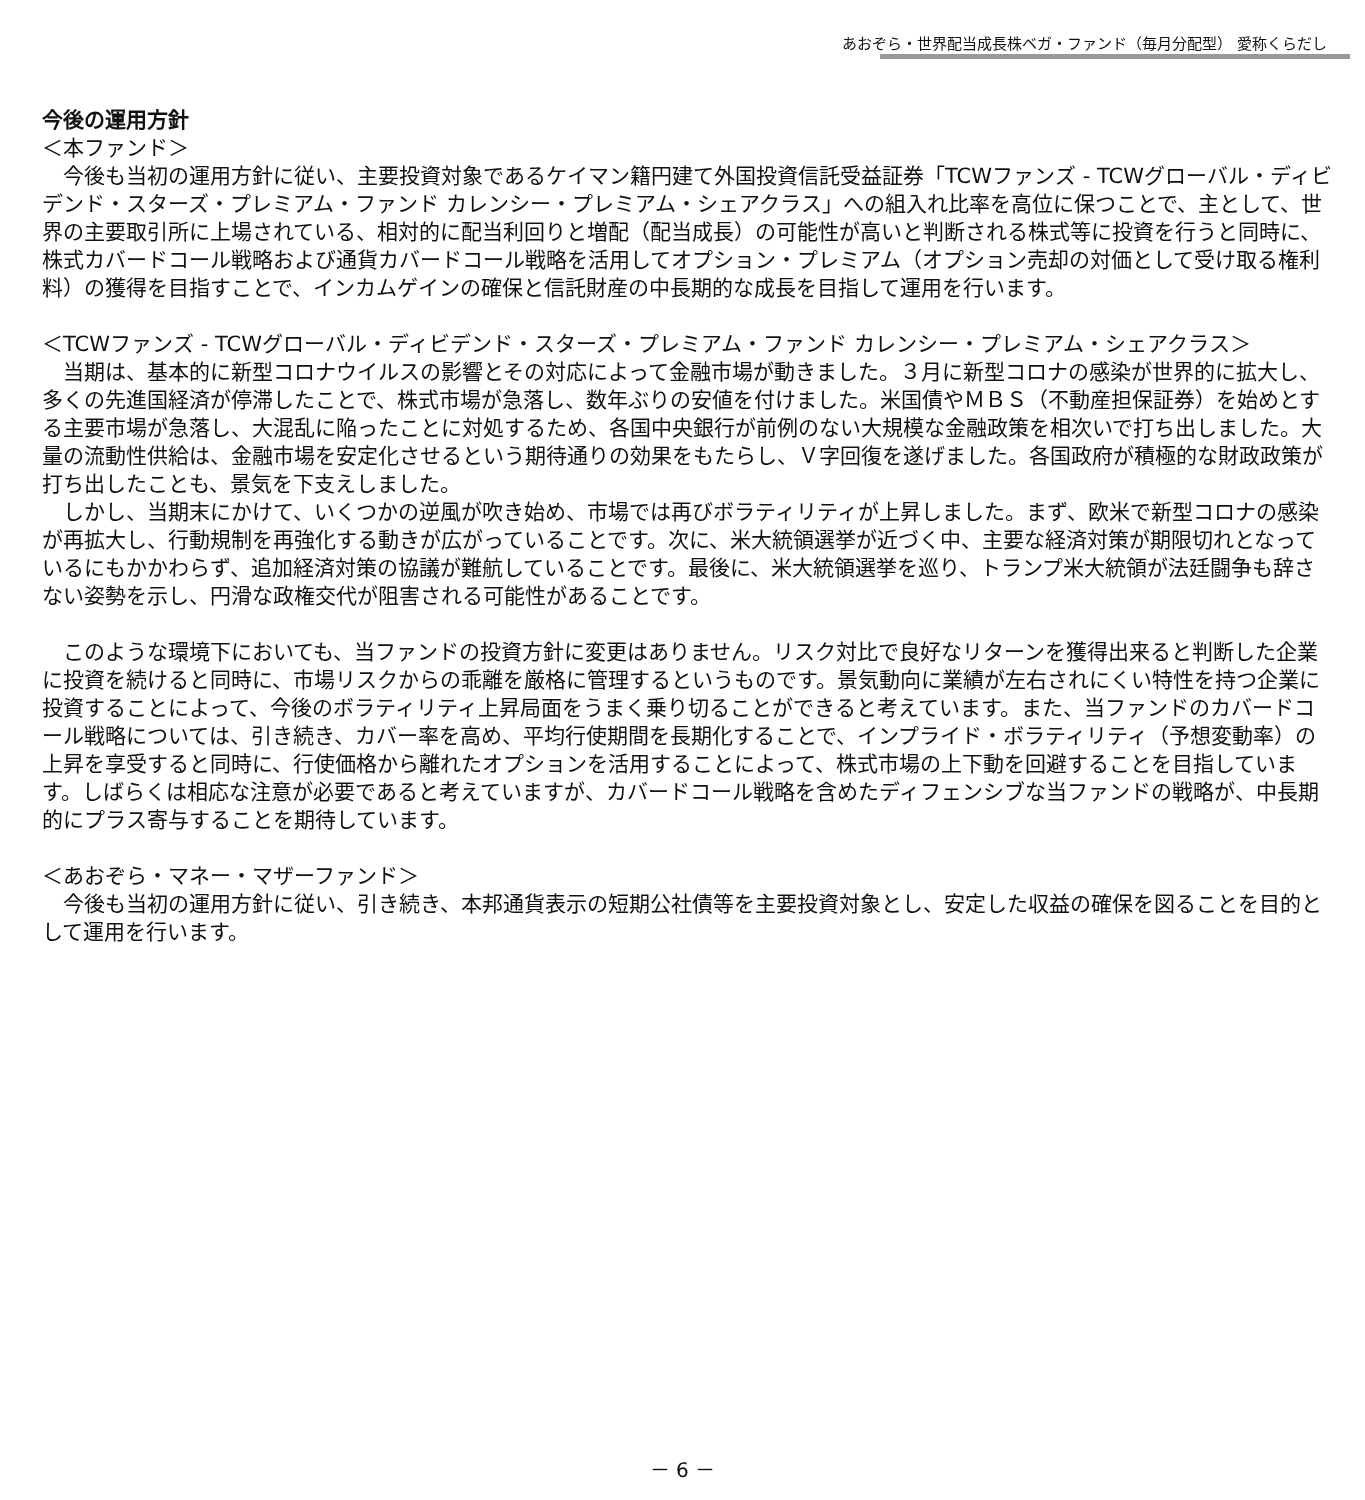あおぞら・世界配当成長株ベガ・ファンド（毎月分配型） 愛称くらだし
今後の運用方針
＜本ファンド＞
　今後も当初の運用方針に従い、主要投資対象であるケイマン籍円建て外国投資信託受益証券「TCWファンズ - TCWグローバル・ディビデンド・スターズ・プレミアム・ファンド カレンシー・プレミアム・シェアクラス」への組入れ比率を高位に保つことで、主として、世界の主要取引所に上場されている、相対的に配当利回りと増配（配当成長）の可能性が高いと判断される株式等に投資を行うと同時に、株式カバードコール戦略および通貨カバードコール戦略を活用してオプション・プレミアム（オプション売却の対価として受け取る権利料）の獲得を目指すことで、インカムゲインの確保と信託財産の中長期的な成長を目指して運用を行います。
＜TCWファンズ - TCWグローバル・ディビデンド・スターズ・プレミアム・ファンド カレンシー・プレミアム・シェアクラス＞
　当期は、基本的に新型コロナウイルスの影響とその対応によって金融市場が動きました。３月に新型コロナの感染が世界的に拡大し、多くの先進国経済が停滞したことで、株式市場が急落し、数年ぶりの安値を付けました。米国債やＭＢＳ（不動産担保証券）を始めとする主要市場が急落し、大混乱に陥ったことに対処するため、各国中央銀行が前例のない大規模な金融政策を相次いで打ち出しました。大量の流動性供給は、金融市場を安定化させるという期待通りの効果をもたらし、Ｖ字回復を遂げました。各国政府が積極的な財政政策が打ち出したことも、景気を下支えしました。
　しかし、当期末にかけて、いくつかの逆風が吹き始め、市場では再びボラティリティが上昇しました。まず、欧米で新型コロナの感染が再拡大し、行動規制を再強化する動きが広がっていることです。次に、米大統領選挙が近づく中、主要な経済対策が期限切れとなっているにもかかわらず、追加経済対策の協議が難航していることです。最後に、米大統領選挙を巡り、トランプ米大統領が法廷闘争も辞さない姿勢を示し、円滑な政権交代が阻害される可能性があることです。
　このような環境下においても、当ファンドの投資方針に変更はありません。リスク対比で良好なリターンを獲得出来ると判断した企業に投資を続けると同時に、市場リスクからの乖離を厳格に管理するというものです。景気動向に業績が左右されにくい特性を持つ企業に投資することによって、今後のボラティリティ上昇局面をうまく乗り切ることができると考えています。また、当ファンドのカバードコール戦略については、引き続き、カバー率を高め、平均行使期間を長期化することで、インプライド・ボラティリティ（予想変動率）の上昇を享受すると同時に、行使価格から離れたオプションを活用することによって、株式市場の上下動を回避することを目指しています。しばらくは相応な注意が必要であると考えていますが、カバードコール戦略を含めたディフェンシブな当ファンドの戦略が、中長期的にプラス寄与することを期待しています。
＜あおぞら・マネー・マザーファンド＞
　今後も当初の運用方針に従い、引き続き、本邦通貨表示の短期公社債等を主要投資対象とし、安定した収益の確保を図ることを目的として運用を行います。
－ 6 －